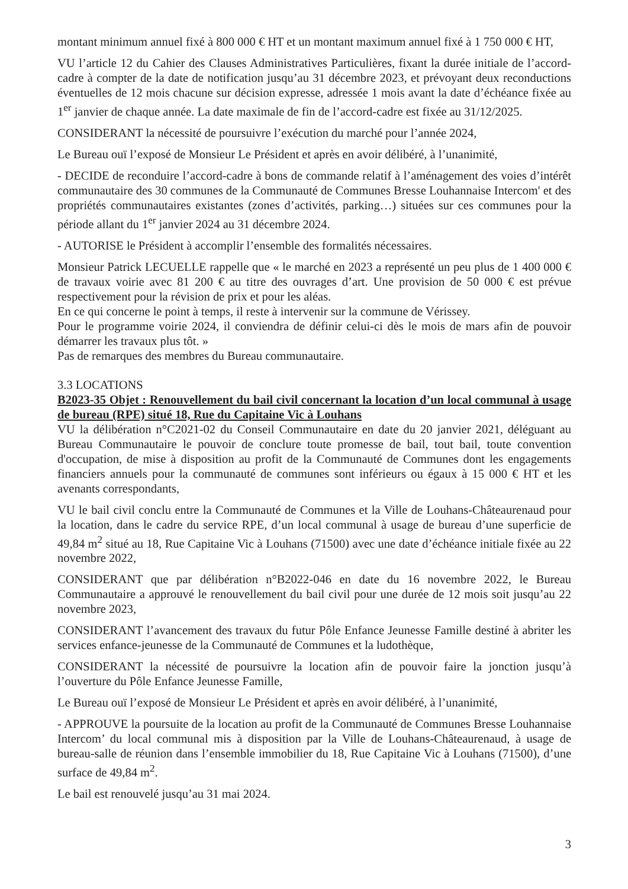montant minimum annuel fixé à 800 000 € HT et un montant maximum annuel fixé à 1 750 000 € HT,
VU l’article 12 du Cahier des Clauses Administratives Particulières, fixant la durée initiale de l’accord-cadre à compter de la date de notification jusqu’au 31 décembre 2023, et prévoyant deux reconductions éventuelles de 12 mois chacune sur décision expresse, adressée 1 mois avant la date d’échéance fixée au 1<sup>er</sup> janvier de chaque année. La date maximale de fin de l’accord-cadre est fixée au 31/12/2025.
CONSIDERANT la nécessité de poursuivre l’exécution du marché pour l’année 2024,
Le Bureau ouï l’exposé de Monsieur Le Président et après en avoir délibéré, à l’unanimité,
- DECIDE de reconduire l’accord-cadre à bons de commande relatif à l’aménagement des voies d’intérêt communautaire des 30 communes de la Communauté de Communes Bresse Louhannaise Intercom' et des propriétés communautaires existantes (zones d’activités, parking…) situées sur ces communes pour la période allant du 1<sup>er</sup> janvier 2024 au 31 décembre 2024.
- AUTORISE le Président à accomplir l’ensemble des formalités nécessaires.
Monsieur Patrick LECUELLE rappelle que « le marché en 2023 a représenté un peu plus de 1 400 000 € de travaux voirie avec 81 200 € au titre des ouvrages d’art. Une provision de 50 000 € est prévue respectivement pour la révision de prix et pour les aléas.
En ce qui concerne le point à temps, il reste à intervenir sur la commune de Vérissey.
Pour le programme voirie 2024, il conviendra de définir celui-ci dès le mois de mars afin de pouvoir démarrer les travaux plus tôt. »
Pas de remarques des membres du Bureau communautaire.
3.3 LOCATIONS
B2023-35 Objet : Renouvellement du bail civil concernant la location d’un local communal à usage de bureau (RPE) situé 18, Rue du Capitaine Vic à Louhans
VU la délibération n°C2021-02 du Conseil Communautaire en date du 20 janvier 2021, déléguant au Bureau Communautaire le pouvoir de conclure toute promesse de bail, tout bail, toute convention d'occupation, de mise à disposition au profit de la Communauté de Communes dont les engagements financiers annuels pour la communauté de communes sont inférieurs ou égaux à 15 000 € HT et les avenants correspondants,
VU le bail civil conclu entre la Communauté de Communes et la Ville de Louhans-Châteaurenaud pour la location, dans le cadre du service RPE, d’un local communal à usage de bureau d’une superficie de 49,84 m<sup>2</sup> situé au 18, Rue Capitaine Vic à Louhans (71500) avec une date d’échéance initiale fixée au 22 novembre 2022,
CONSIDERANT que par délibération n°B2022-046 en date du 16 novembre 2022, le Bureau Communautaire a approuvé le renouvellement du bail civil pour une durée de 12 mois soit jusqu’au 22 novembre 2023,
CONSIDERANT l’avancement des travaux du futur Pôle Enfance Jeunesse Famille destiné à abriter les services enfance-jeunesse de la Communauté de Communes et la ludothèque,
CONSIDERANT la nécessité de poursuivre la location afin de pouvoir faire la jonction jusqu’à l’ouverture du Pôle Enfance Jeunesse Famille,
Le Bureau ouï l’exposé de Monsieur Le Président et après en avoir délibéré, à l’unanimité,
- APPROUVE la poursuite de la location au profit de la Communauté de Communes Bresse Louhannaise Intercom’ du local communal mis à disposition par la Ville de Louhans-Châteaurenaud, à usage de bureau-salle de réunion dans l’ensemble immobilier du 18, Rue Capitaine Vic à Louhans (71500), d’une surface de 49,84 m<sup>2</sup>.
Le bail est renouvelé jusqu’au 31 mai 2024.
3